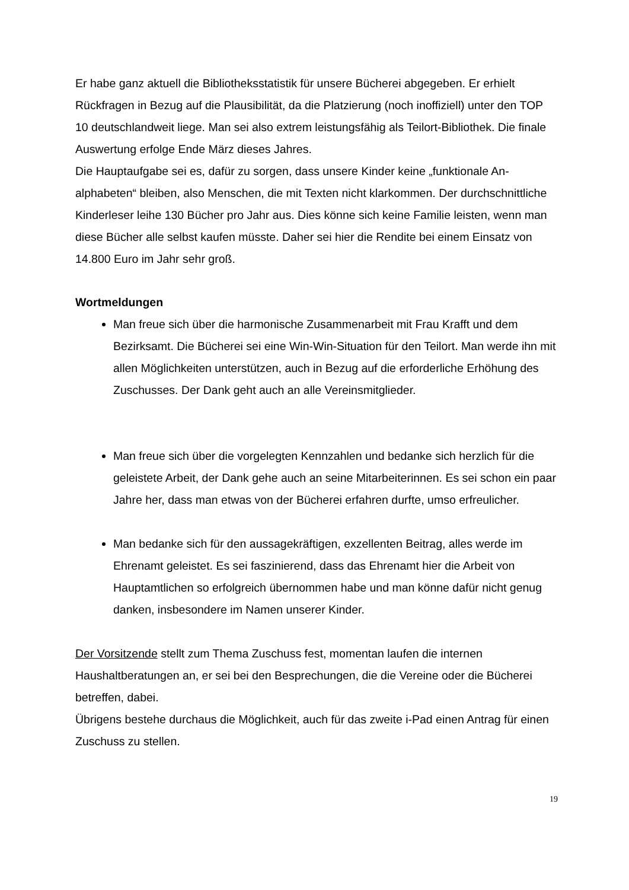Er habe ganz aktuell die Bibliotheksstatistik für unsere Bücherei abgegeben. Er er­hielt Rückfragen in Bezug auf die Plausibilität, da die Platzierung (noch inoffiziell) un­ter den TOP 10 deutschlandweit liege. Man sei also extrem leistungsfähig als Teilort-Bibliothek. Die finale Auswertung erfolge Ende März dieses Jahres.
Die Hauptaufgabe sei es, dafür zu sorgen, dass unsere Kinder keine „funktionale An­alphabeten“ bleiben, also Menschen, die mit Texten nicht klarkommen. Der durch­schnittliche Kinderleser leihe 130 Bücher pro Jahr aus. Dies könne sich keine Familie leisten, wenn man diese Bücher alle selbst kaufen müsste. Daher sei hier die Ren­dite bei einem Einsatz von 14.800 Euro im Jahr sehr groß.
Wortmeldungen
Man freue sich über die harmonische Zusammenarbeit mit Frau Krafft und dem Bezirksamt. Die Bücherei sei eine Win-Win-Situation für den Teilort. Man werde ihn mit allen Möglichkeiten unterstützen, auch in Bezug auf die erfor­derliche Erhöhung des Zuschusses. Der Dank geht auch an alle Vereinsmit­glieder.
Man freue sich über die vorgelegten Kennzahlen und bedanke sich herzlich für die geleistete Arbeit, der Dank gehe auch an seine Mitarbeiterinnen. Es sei schon ein paar Jahre her, dass man etwas von der Bücherei erfahren durfte, umso erfreulicher.
Man bedanke sich für den aussagekräftigen, exzellenten Beitrag, alles werde im Ehrenamt geleistet. Es sei faszinierend, dass das Ehrenamt hier die Arbeit von Hauptamtlichen so erfolgreich übernommen habe und man könne dafür nicht genug danken, insbesondere im Namen unserer Kinder.
Der Vorsitzende stellt zum Thema Zuschuss fest, momentan laufen die internen Haushaltberatungen an, er sei bei den Besprechungen, die die Vereine oder die Bü­cherei betreffen, dabei.
Übrigens bestehe durchaus die Möglichkeit, auch für das zweite i-Pad einen Antrag für einen Zuschuss zu stellen.
19